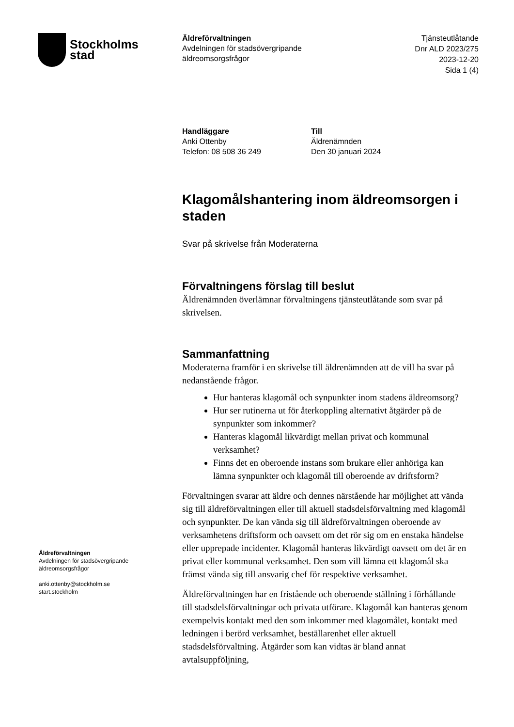Stockholms
stad
Äldreförvaltningen
Avdelningen för stadsövergripande
äldreomsorgsfrågor
Tjänsteutlåtande
Dnr ALD 2023/275
2023-12-20
Sida 1 (4)
Handläggare
Anki Ottenby
Telefon: 08 508 36 249
Till
Äldrenämnden
Den 30 januari 2024
Klagomålshantering inom äldreomsorgen i staden
Svar på skrivelse från Moderaterna
Förvaltningens förslag till beslut
Äldrenämnden överlämnar förvaltningens tjänsteutlåtande som svar på skrivelsen.
Sammanfattning
Moderaterna framför i en skrivelse till äldrenämnden att de vill ha svar på nedanstående frågor.
Hur hanteras klagomål och synpunkter inom stadens äldreomsorg?
Hur ser rutinerna ut för återkoppling alternativt åtgärder på de synpunkter som inkommer?
Hanteras klagomål likvärdigt mellan privat och kommunal verksamhet?
Finns det en oberoende instans som brukare eller anhöriga kan lämna synpunkter och klagomål till oberoende av driftsform?
Förvaltningen svarar att äldre och dennes närstående har möjlighet att vända sig till äldreförvaltningen eller till aktuell stadsdelsförvaltning med klagomål och synpunkter. De kan vända sig till äldreförvaltningen oberoende av verksamhetens driftsform och oavsett om det rör sig om en enstaka händelse eller upprepade incidenter. Klagomål hanteras likvärdigt oavsett om det är en privat eller kommunal verksamhet. Den som vill lämna ett klagomål ska främst vända sig till ansvarig chef för respektive verksamhet.
Äldreförvaltningen har en fristående och oberoende ställning i förhållande till stadsdelsförvaltningar och privata utförare. Klagomål kan hanteras genom exempelvis kontakt med den som inkommer med klagomålet, kontakt med ledningen i berörd verksamhet, beställarenhet eller aktuell stadsdelsförvaltning. Åtgärder som kan vidtas är bland annat avtalsuppföljning,
Äldreförvaltningen
Avdelningen för stadsövergripande
äldreomsorgsfrågor
anki.ottenby@stockholm.se
start.stockholm